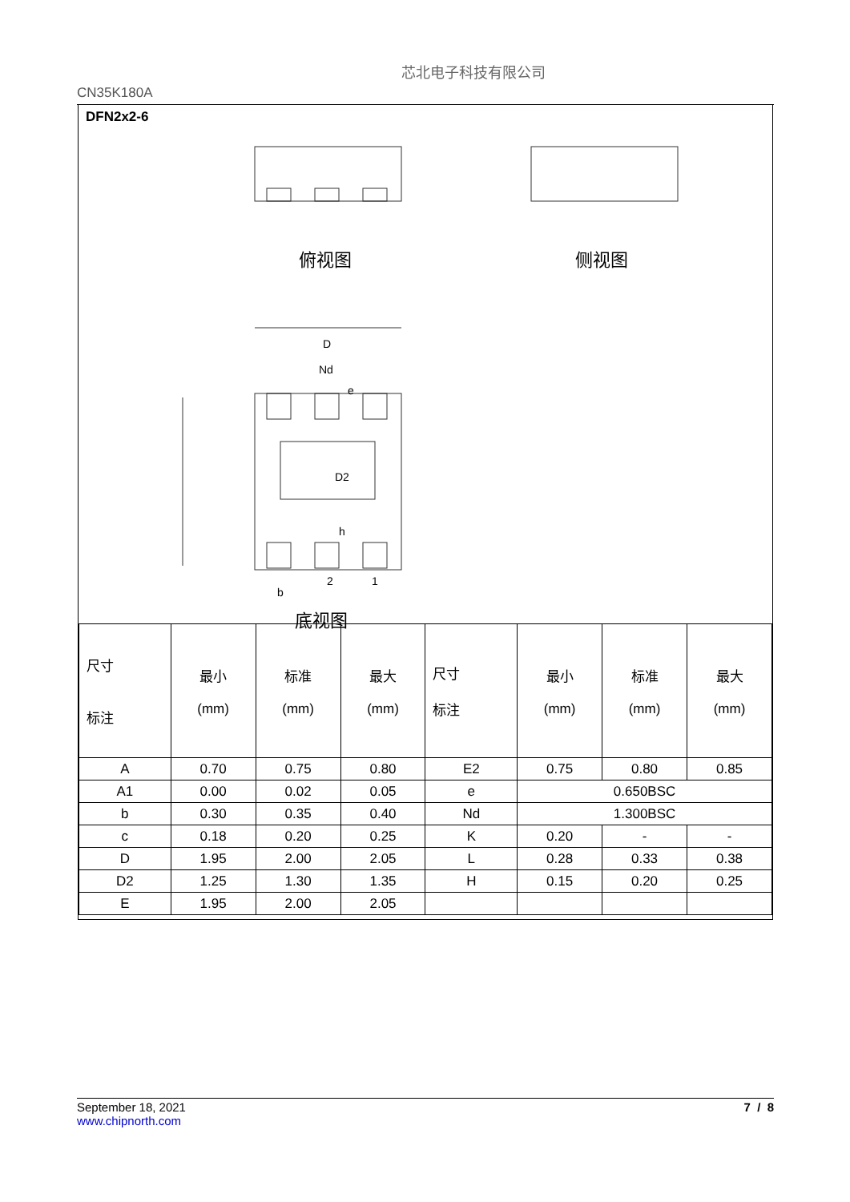CN35K180A
芯北电子科技有限公司
DFN2x2-6
俯视图 侧视图
底视图
D
Nd
e
D2
h
b
2 1
| 尺寸 标注 | 最小 (mm) | 标准 (mm) | 最大 (mm) | 尺寸 标注 | 最小 (mm) | 标准 (mm) | 最大 (mm) |
| A | 0.70 | 0.75 | 0.80 | E2 | 0.75 | 0.80 | 0.85 |
| A1 | 0.00 | 0.02 | 0.05 | e | 0.650BSC | | |
| b | 0.30 | 0.35 | 0.40 | Nd | 1.300BSC | | |
| c | 0.18 | 0.20 | 0.25 | K | 0.20 | - | - |
| D | 1.95 | 2.00 | 2.05 | L | 0.28 | 0.33 | 0.38 |
| D2 | 1.25 | 1.30 | 1.35 | H | 0.15 | 0.20 | 0.25 |
| E | 1.95 | 2.00 | 2.05 | | | | |
7 / 8 September 18, 2021
www.chipnorth.com